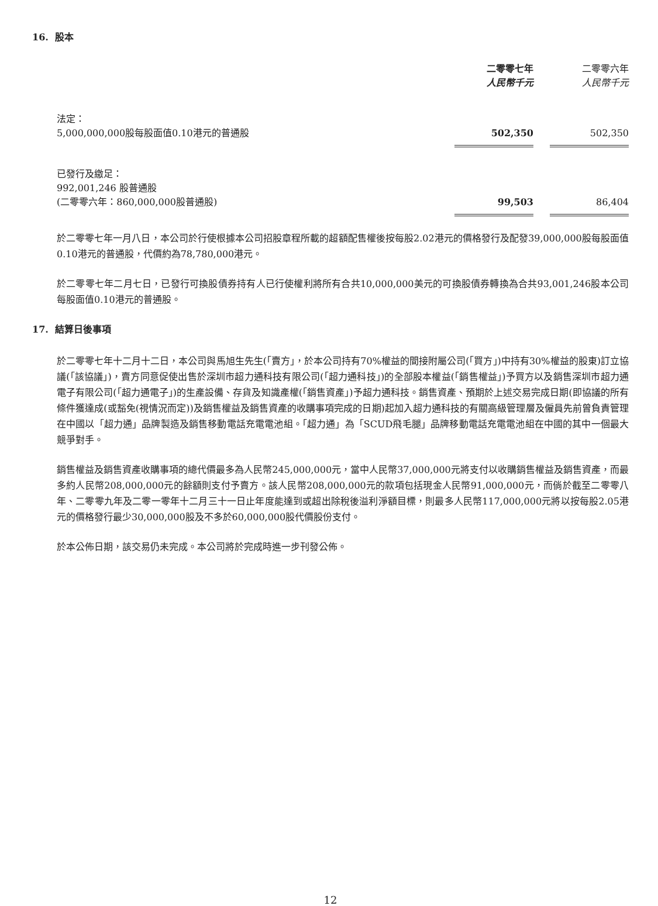16. 股本
| | 二零零七年 人民幣千元 | | 二零零六年 人民幣千元 |
| 法定： 5,000,000,000股每股面值0.10港元的普通股 | 502,350 | | 502,350 |
| 已發行及繳足： 992,001,246 股普通股 (二零零六年：860,000,000股普通股) | 99,503 | | 86,404 |
於二零零七年一月八日，本公司於行使根據本公司招股章程所載的超額配售權後按每股2.02港元的價格發行及配發39,000,000股每股面值0.10港元的普通股，代價約為78,780,000港元。
於二零零七年二月七日，已發行可換股債券持有人已行使權利將所有合共10,000,000美元的可換股債券轉換為合共93,001,246股本公司每股面值0.10港元的普通股。
17. 結算日後事項
於二零零七年十二月十二日，本公司與馬旭生先生(「賣方」，於本公司持有70%權益的間接附屬公司(「買方」)中持有30%權益的股東)訂立協議(「該協議」)，賣方同意促使出售於深圳市超力通科技有限公司(「超力通科技」)的全部股本權益(「銷售權益」)予買方以及銷售深圳市超力通電子有限公司(「超力通電子」)的生產設備、存貨及知識產權(「銷售資產」)予超力通科技。銷售資產、預期於上述交易完成日期(即協議的所有條件獲達成(或豁免(視情況而定))及銷售權益及銷售資產的收購事項完成的日期)起加入超力通科技的有關高級管理層及僱員先前曾負責管理在中國以「超力通」品牌製造及銷售移動電話充電電池組。「超力通」為「SCUD飛毛腿」品牌移動電話充電電池組在中國的其中一個最大競爭對手。
銷售權益及銷售資產收購事項的總代價最多為人民幣245,000,000元，當中人民幣37,000,000元將支付以收購銷售權益及銷售資產，而最多約人民幣208,000,000元的餘額則支付予賣方。該人民幣208,000,000元的款項包括現金人民幣91,000,000元，而倘於截至二零零八年、二零零九年及二零一零年十二月三十一日止年度能達到或超出除稅後溢利淨額目標，則最多人民幣117,000,000元將以按每股2.05港元的價格發行最少30,000,000股及不多於60,000,000股代價股份支付。
於本公佈日期，該交易仍未完成。本公司將於完成時進一步刊發公佈。
12